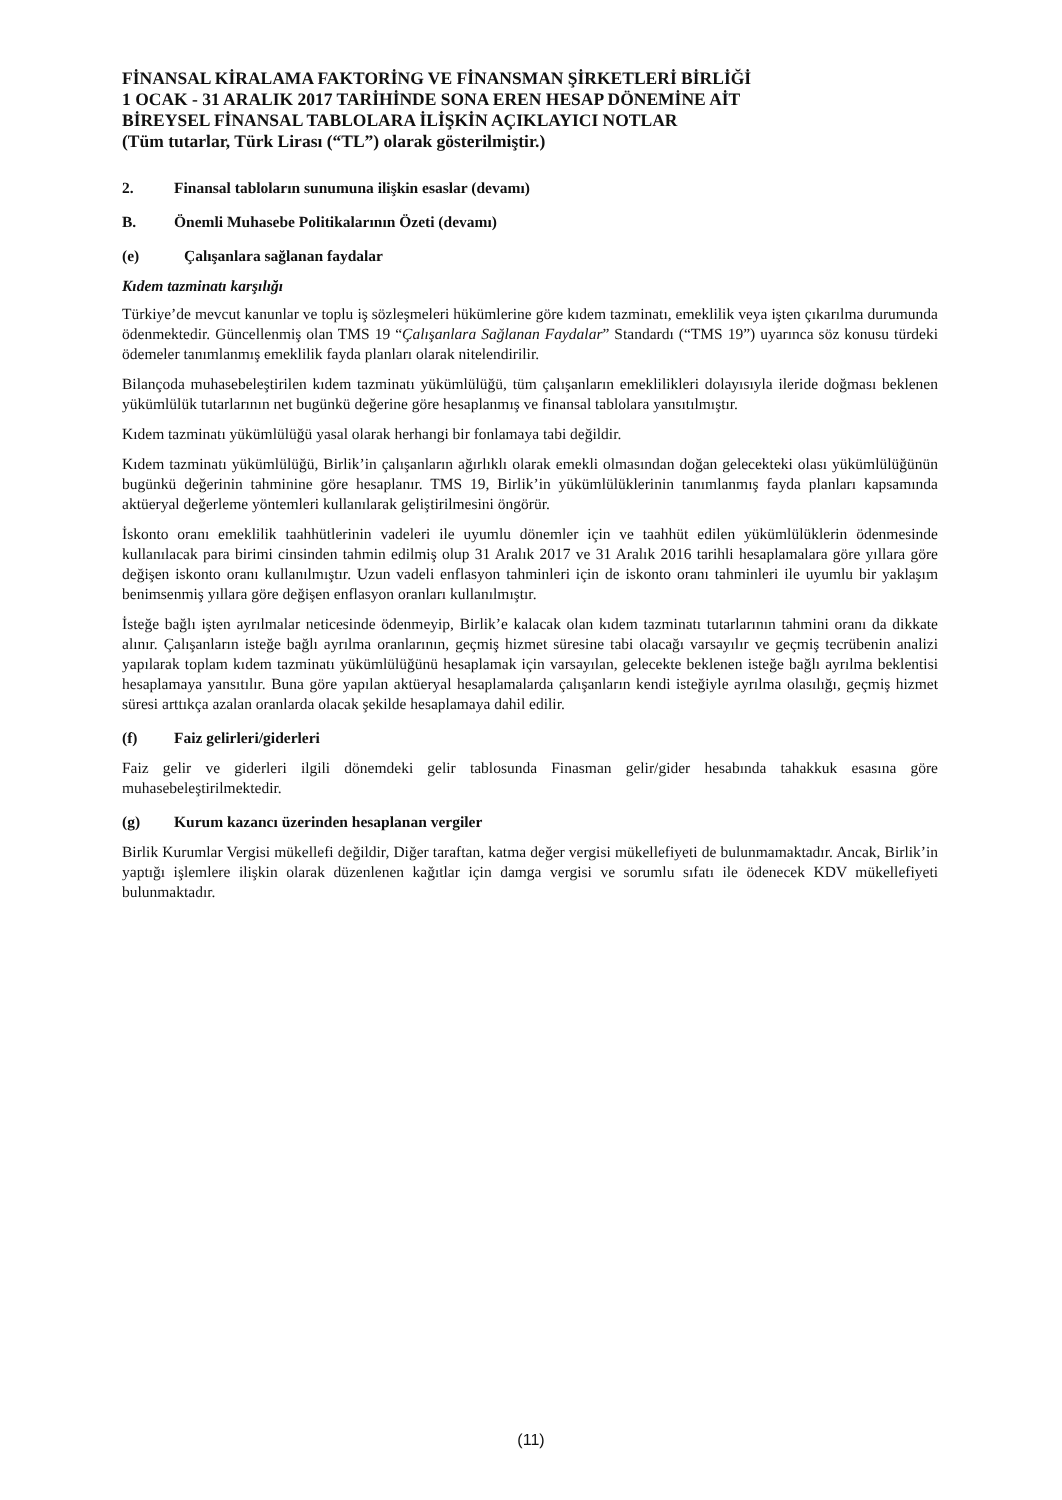FİNANSAL KİRALAMA FAKTORİNG VE FİNANSMAN ŞİRKETLERİ BİRLİĞİ
1 OCAK - 31 ARALIK 2017 TARİHİNDE SONA EREN HESAP DÖNEMİNE AİT
BİREYSEL FİNANSAL TABLOLARA İLİŞKİN AÇIKLAYICI NOTLAR
(Tüm tutarlar, Türk Lirası (“TL”) olarak gösterilmiştir.)
2. Finansal tabloların sunumuna ilişkin esaslar (devamı)
B. Önemli Muhasebe Politikalarının Özeti (devamı)
(e) Çalışanlara sağlanan faydalar
Kıdem tazminatı karşılığı
Türkiye’de mevcut kanunlar ve toplu iş sözleşmeleri hükümlerine göre kıdem tazminatı, emeklilik veya işten çıkarılma durumunda ödenmektedir. Güncellenmiş olan TMS 19 “Çalışanlara Sağlanan Faydalar” Standardı (“TMS 19”) uyarınca söz konusu türdeki ödemeler tanımlanmış emeklilik fayda planları olarak nitelendirilir.
Bilançoda muhasebeleştirilen kıdem tazminatı yükümlülüğü, tüm çalışanların emeklilikleri dolayısıyla ileride doğması beklenen yükümlülük tutarlarının net bugünkü değerine göre hesaplanmış ve finansal tablolara yansıtılmıştır.
Kıdem tazminatı yükümlülüğü yasal olarak herhangi bir fonlamaya tabi değildir.
Kıdem tazminatı yükümlülüğü, Birlik’in çalışanların ağırlıklı olarak emekli olmasından doğan gelecekteki olası yükümlülüğünün bugünkü değerinin tahminine göre hesaplanır. TMS 19, Birlik’in yükümlülüklerinin tanımlanmış fayda planları kapsamında aktüeryal değerleme yöntemleri kullanılarak geliştirilmesini öngörür.
İskonto oranı emeklilik taahhütlerinin vadeleri ile uyumlu dönemler için ve taahhüt edilen yükümlülüklerin ödenmesinde kullanılacak para birimi cinsinden tahmin edilmiş olup 31 Aralık 2017 ve 31 Aralık 2016 tarihli hesaplamalara göre yıllara göre değişen iskonto oranı kullanılmıştır. Uzun vadeli enflasyon tahminleri için de iskonto oranı tahminleri ile uyumlu bir yaklaşım benimsenmiş yıllara göre değişen enflasyon oranları kullanılmıştır.
İsteğe bağlı işten ayrılmalar neticesinde ödenmeyip, Birlik’e kalacak olan kıdem tazminatı tutarlarının tahmini oranı da dikkate alınır. Çalışanların isteğe bağlı ayrılma oranlarının, geçmiş hizmet süresine tabi olacağı varsayılır ve geçmiş tecrübenin analizi yapılarak toplam kıdem tazminatı yükümlülüğünü hesaplamak için varsayılan, gelecekte beklenen isteğe bağlı ayrılma beklentisi hesaplamaya yansıtılır. Buna göre yapılan aktüeryal hesaplamalarda çalışanların kendi isteğiyle ayrılma olasılığı, geçmiş hizmet süresi arttıkça azalan oranlarda olacak şekilde hesaplamaya dahil edilir.
(f) Faiz gelirleri/giderleri
Faiz gelir ve giderleri ilgili dönemdeki gelir tablosunda Finasman gelir/gider hesabında tahakkuk esasına göre muhasebeleştirilmektedir.
(g) Kurum kazancı üzerinden hesaplanan vergiler
Birlik Kurumlar Vergisi mükellefi değildir, Diğer taraftan, katma değer vergisi mükellefiyeti de bulunmamaktadır. Ancak, Birlik’in yaptığı işlemlere ilişkin olarak düzenlenen kağıtlar için damga vergisi ve sorumlu sıfatı ile ödenecek KDV mükellefiyeti bulunmaktadır.
(11)